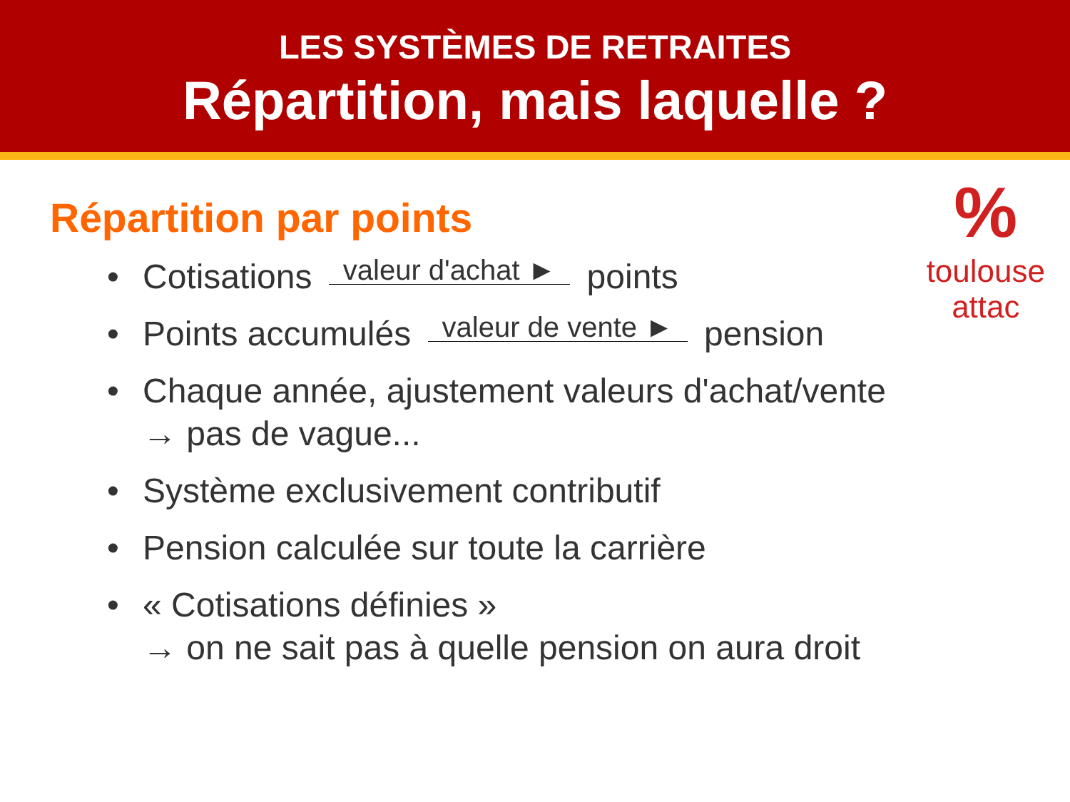LES SYSTÈMES DE RETRAITES
Répartition, mais laquelle ?
%
toulouse
attac
Répartition par points
• Cotisations valeur d'achat ► points
• Points accumulés valeur de vente ► pension
• Chaque année, ajustement valeurs d'achat/vente
→ pas de vague...
• Système exclusivement contributif
• Pension calculée sur toute la carrière
• « Cotisations définies »
→ on ne sait pas à quelle pension on aura droit